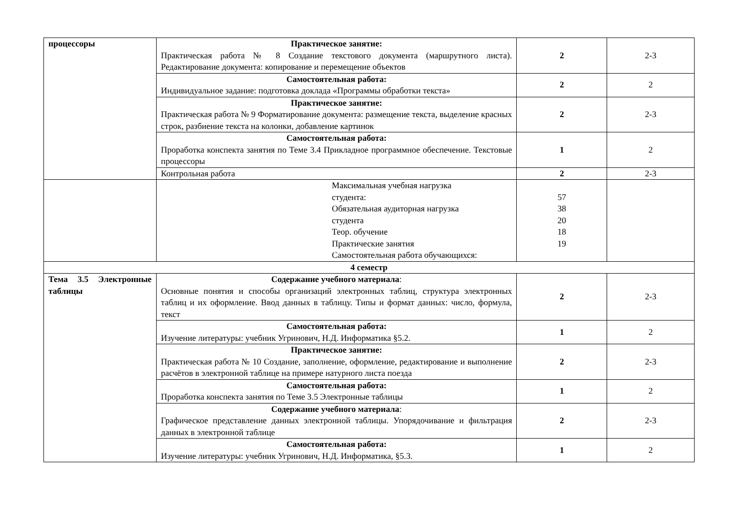| процессоры | Практическое занятие: Практическая работа № 8 Создание текстового документа (маршрутного листа). Редактирование документа: копирование и перемещение объектов | 2 | 2-3 |
| | Самостоятельная работа: Индивидуальное задание: подготовка доклада «Программы обработки текста» | 2 | 2 |
| | Практическое занятие: Практическая работа № 9 Форматирование документа: размещение текста, выделение красных строк, разбиение текста на колонки, добавление картинок | 2 | 2-3 |
| | Самостоятельная работа: Проработка конспекта занятия по Теме 3.4 Прикладное программное обеспечение. Текстовые процессоры | 1 | 2 |
| | Контрольная работа | 2 | 2-3 |
| | Максимальная учебная нагрузка студента: Обязательная аудиторная нагрузка студента Теор. обучение Практические занятия Самостоятельная работа обучающихся: | 57 38 20 18 19 | |
| 4 семестр | | | |
| Тема 3.5 Электронные таблицы | Содержание учебного материала : Основные понятия и способы организаций электронных таблиц, структура электронных таблиц и их оформление. Ввод данных в таблицу. Типы и формат данных: число, формула, текст | 2 | 2-3 |
| | Самостоятельная работа: Изучение литературы: учебник Угринович, Н.Д. Информатика §5.2. | 1 | 2 |
| | Практическое занятие: Практическая работа № 10 Создание, заполнение, оформление, редактирование и выполнение расчётов в электронной таблице на примере натурного листа поезда | 2 | 2-3 |
| | Самостоятельная работа: Проработка конспекта занятия по Теме 3.5 Электронные таблицы | 1 | 2 |
| | Содержание учебного материала : Графическое представление данных электронной таблицы. Упорядочивание и фильтрация данных в электронной таблице | 2 | 2-3 |
| | Самостоятельная работа: Изучение литературы: учебник Угринович, Н.Д. Информатика, §5.3. | 1 | 2 |